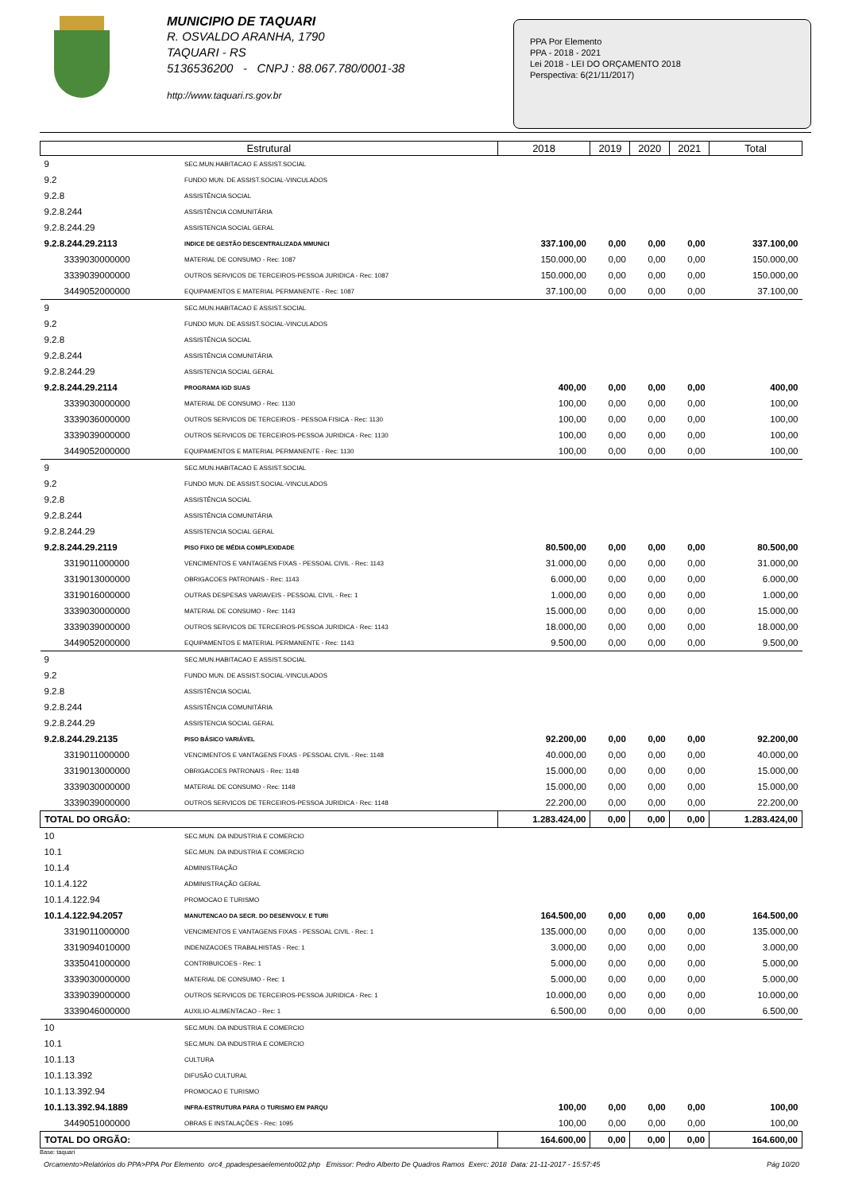MUNICIPIO DE TAQUARI
R. OSVALDO ARANHA, 1790
TAQUARI - RS
5136536200 - CNPJ : 88.067.780/0001-38
http://www.taquari.rs.gov.br
PPA Por Elemento
PPA - 2018 - 2021
Lei 2018 - LEI DO ORÇAMENTO 2018
Perspectiva: 6(21/11/2017)
| Estrutural | | 2018 | 2019 | 2020 | 2021 | Total |
| --- | --- | --- | --- | --- | --- | --- |
| 9 | SEC.MUN.HABITACAO E ASSIST.SOCIAL | | | | | |
| 9.2 | FUNDO MUN. DE ASSIST.SOCIAL-VINCULADOS | | | | | |
| 9.2.8 | ASSISTÊNCIA SOCIAL | | | | | |
| 9.2.8.244 | ASSISTÊNCIA COMUNITÁRIA | | | | | |
| 9.2.8.244.29 | ASSISTENCIA SOCIAL GERAL | | | | | |
| 9.2.8.244.29.2113 | INDICE DE GESTÃO DESCENTRALIZADA MMUNICI | 337.100,00 | 0,00 | 0,00 | 0,00 | 337.100,00 |
| 3339030000000 | MATERIAL DE CONSUMO - Rec: 1087 | 150.000,00 | 0,00 | 0,00 | 0,00 | 150.000,00 |
| 3339039000000 | OUTROS SERVICOS DE TERCEIROS-PESSOA JURIDICA - Rec: 1087 | 150.000,00 | 0,00 | 0,00 | 0,00 | 150.000,00 |
| 3449052000000 | EQUIPAMENTOS E MATERIAL PERMANENTE - Rec: 1087 | 37.100,00 | 0,00 | 0,00 | 0,00 | 37.100,00 |
| 9 | SEC.MUN.HABITACAO E ASSIST.SOCIAL | | | | | |
| 9.2 | FUNDO MUN. DE ASSIST.SOCIAL-VINCULADOS | | | | | |
| 9.2.8 | ASSISTÊNCIA SOCIAL | | | | | |
| 9.2.8.244 | ASSISTÊNCIA COMUNITÁRIA | | | | | |
| 9.2.8.244.29 | ASSISTENCIA SOCIAL GERAL | | | | | |
| 9.2.8.244.29.2114 | PROGRAMA IGD SUAS | 400,00 | 0,00 | 0,00 | 0,00 | 400,00 |
| 3339030000000 | MATERIAL DE CONSUMO - Rec: 1130 | 100,00 | 0,00 | 0,00 | 0,00 | 100,00 |
| 3339036000000 | OUTROS SERVICOS DE TERCEIROS - PESSOA FISICA - Rec: 1130 | 100,00 | 0,00 | 0,00 | 0,00 | 100,00 |
| 3339039000000 | OUTROS SERVICOS DE TERCEIROS-PESSOA JURIDICA - Rec: 1130 | 100,00 | 0,00 | 0,00 | 0,00 | 100,00 |
| 3449052000000 | EQUIPAMENTOS E MATERIAL PERMANENTE - Rec: 1130 | 100,00 | 0,00 | 0,00 | 0,00 | 100,00 |
| 9 | SEC.MUN.HABITACAO E ASSIST.SOCIAL | | | | | |
| 9.2 | FUNDO MUN. DE ASSIST.SOCIAL-VINCULADOS | | | | | |
| 9.2.8 | ASSISTÊNCIA SOCIAL | | | | | |
| 9.2.8.244 | ASSISTÊNCIA COMUNITÁRIA | | | | | |
| 9.2.8.244.29 | ASSISTENCIA SOCIAL GERAL | | | | | |
| 9.2.8.244.29.2119 | PISO FIXO DE MÉDIA COMPLEXIDADE | 80.500,00 | 0,00 | 0,00 | 0,00 | 80.500,00 |
| 3319011000000 | VENCIMENTOS E VANTAGENS FIXAS - PESSOAL CIVIL - Rec: 1143 | 31.000,00 | 0,00 | 0,00 | 0,00 | 31.000,00 |
| 3319013000000 | OBRIGACOES PATRONAIS - Rec: 1143 | 6.000,00 | 0,00 | 0,00 | 0,00 | 6.000,00 |
| 3319016000000 | OUTRAS DESPESAS VARIAVEIS - PESSOAL CIVIL - Rec: 1 | 1.000,00 | 0,00 | 0,00 | 0,00 | 1.000,00 |
| 3339030000000 | MATERIAL DE CONSUMO - Rec: 1143 | 15.000,00 | 0,00 | 0,00 | 0,00 | 15.000,00 |
| 3339039000000 | OUTROS SERVICOS DE TERCEIROS-PESSOA JURIDICA - Rec: 1143 | 18.000,00 | 0,00 | 0,00 | 0,00 | 18.000,00 |
| 3449052000000 | EQUIPAMENTOS E MATERIAL PERMANENTE - Rec: 1143 | 9.500,00 | 0,00 | 0,00 | 0,00 | 9.500,00 |
| 9 | SEC.MUN.HABITACAO E ASSIST.SOCIAL | | | | | |
| 9.2 | FUNDO MUN. DE ASSIST.SOCIAL-VINCULADOS | | | | | |
| 9.2.8 | ASSISTÊNCIA SOCIAL | | | | | |
| 9.2.8.244 | ASSISTÊNCIA COMUNITÁRIA | | | | | |
| 9.2.8.244.29 | ASSISTENCIA SOCIAL GERAL | | | | | |
| 9.2.8.244.29.2135 | PISO BÁSICO VARIÁVEL | 92.200,00 | 0,00 | 0,00 | 0,00 | 92.200,00 |
| 3319011000000 | VENCIMENTOS E VANTAGENS FIXAS - PESSOAL CIVIL - Rec: 1148 | 40.000,00 | 0,00 | 0,00 | 0,00 | 40.000,00 |
| 3319013000000 | OBRIGACOES PATRONAIS - Rec: 1148 | 15.000,00 | 0,00 | 0,00 | 0,00 | 15.000,00 |
| 3339030000000 | MATERIAL DE CONSUMO - Rec: 1148 | 15.000,00 | 0,00 | 0,00 | 0,00 | 15.000,00 |
| 3339039000000 | OUTROS SERVICOS DE TERCEIROS-PESSOA JURIDICA - Rec: 1148 | 22.200,00 | 0,00 | 0,00 | 0,00 | 22.200,00 |
| TOTAL DO ORGÃO: | | 1.283.424,00 | 0,00 | 0,00 | 0,00 | 1.283.424,00 |
| 10 | SEC.MUN. DA INDUSTRIA E COMERCIO | | | | | |
| 10.1 | SEC.MUN. DA INDUSTRIA E COMERCIO | | | | | |
| 10.1.4 | ADMINISTRAÇÃO | | | | | |
| 10.1.4.122 | ADMINISTRAÇÃO GERAL | | | | | |
| 10.1.4.122.94 | PROMOCAO E TURISMO | | | | | |
| 10.1.4.122.94.2057 | MANUTENCAO DA SECR. DO DESENVOLV. E TURI | 164.500,00 | 0,00 | 0,00 | 0,00 | 164.500,00 |
| 3319011000000 | VENCIMENTOS E VANTAGENS FIXAS - PESSOAL CIVIL - Rec: 1 | 135.000,00 | 0,00 | 0,00 | 0,00 | 135.000,00 |
| 3319094010000 | INDENIZACOES TRABALHISTAS - Rec: 1 | 3.000,00 | 0,00 | 0,00 | 0,00 | 3.000,00 |
| 3335041000000 | CONTRIBUICOES - Rec: 1 | 5.000,00 | 0,00 | 0,00 | 0,00 | 5.000,00 |
| 3339030000000 | MATERIAL DE CONSUMO - Rec: 1 | 5.000,00 | 0,00 | 0,00 | 0,00 | 5.000,00 |
| 3339039000000 | OUTROS SERVICOS DE TERCEIROS-PESSOA JURIDICA - Rec: 1 | 10.000,00 | 0,00 | 0,00 | 0,00 | 10.000,00 |
| 3339046000000 | AUXILIO-ALIMENTACAO - Rec: 1 | 6.500,00 | 0,00 | 0,00 | 0,00 | 6.500,00 |
| 10 | SEC.MUN. DA INDUSTRIA E COMERCIO | | | | | |
| 10.1 | SEC.MUN. DA INDUSTRIA E COMERCIO | | | | | |
| 10.1.13 | CULTURA | | | | | |
| 10.1.13.392 | DIFUSÃO CULTURAL | | | | | |
| 10.1.13.392.94 | PROMOCAO E TURISMO | | | | | |
| 10.1.13.392.94.1889 | INFRA-ESTRUTURA PARA O TURISMO EM PARQU | 100,00 | 0,00 | 0,00 | 0,00 | 100,00 |
| 3449051000000 | OBRAS E INSTALAÇÕES - Rec: 1095 | 100,00 | 0,00 | 0,00 | 0,00 | 100,00 |
| TOTAL DO ORGÃO: | | 164.600,00 | 0,00 | 0,00 | 0,00 | 164.600,00 |
Base: taquari
Orcamento>Relatórios do PPA>PPA Por Elemento orc4_ppadespesaelemento002.php Emissor: Pedro Alberto De Quadros Ramos Exerc: 2018 Data: 21-11-2017 - 15:57:45 Pág 10/20